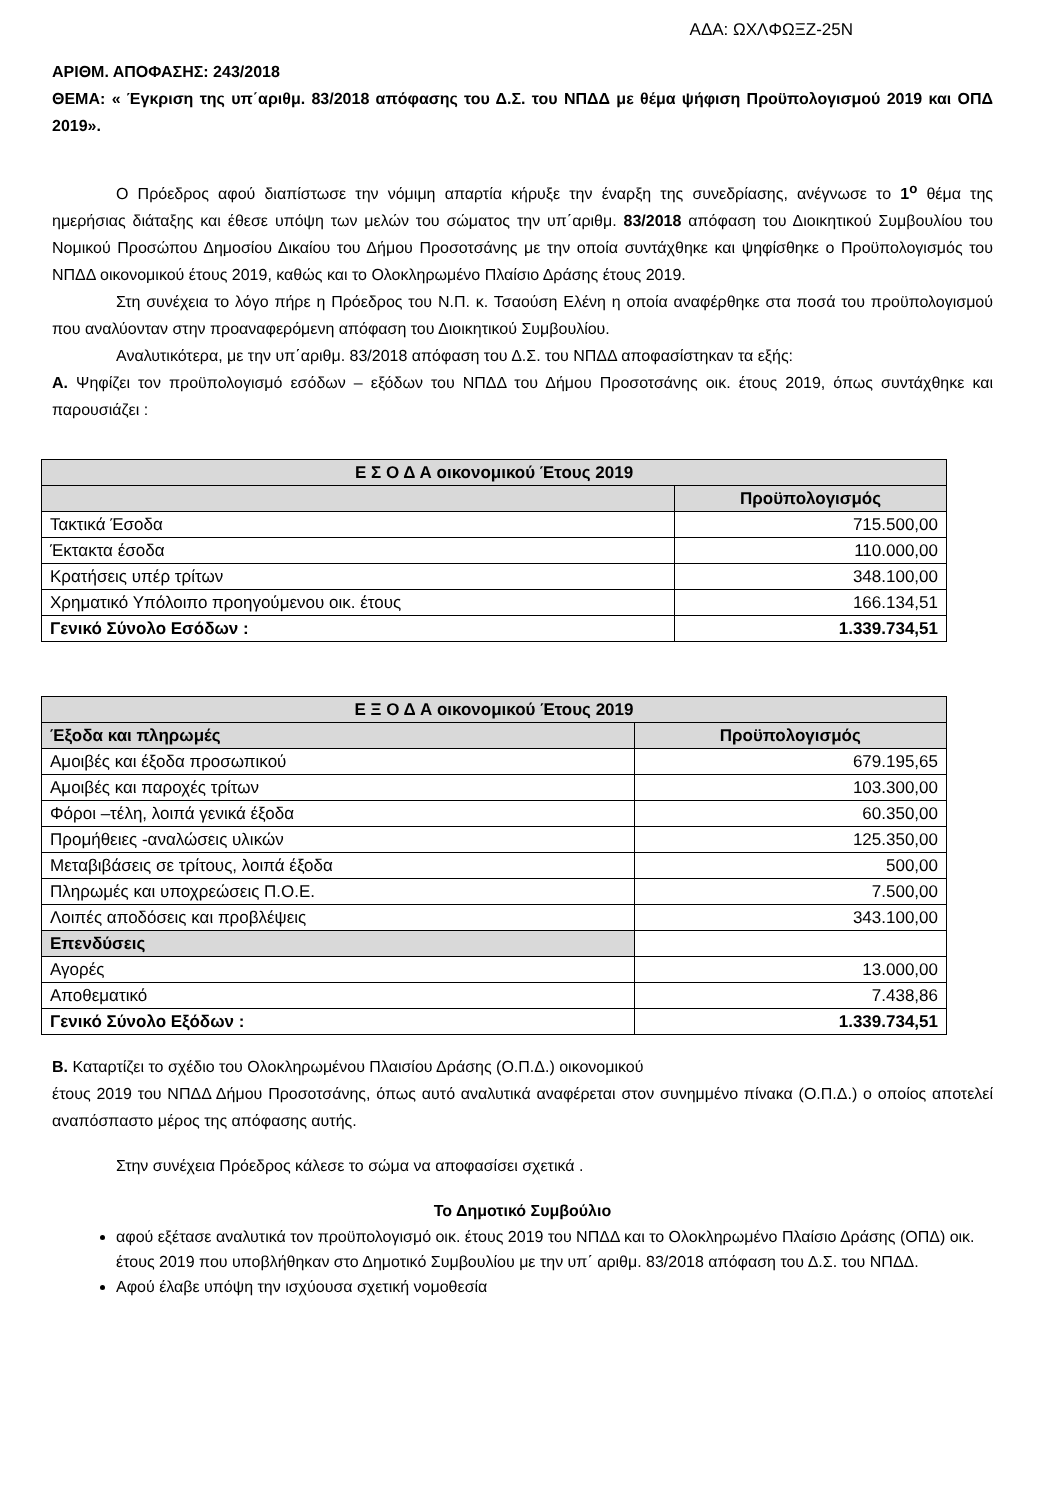ΑΔΑ: ΩΧΛΦΩΞΖ-25Ν
ΑΡΙΘΜ. ΑΠΟΦΑΣΗΣ: 243/2018
ΘΕΜΑ: « Έγκριση της υπ΄αριθμ. 83/2018 απόφασης του Δ.Σ. του ΝΠΔΔ με θέμα ψήφιση Προϋπολογισμού 2019 και ΟΠΔ 2019».
Ο Πρόεδρος αφού διαπίστωσε την νόμιμη απαρτία κήρυξε την έναρξη της συνεδρίασης, ανέγνωσε το 1<sup>ο</sup> θέμα της ημερήσιας διάταξης και έθεσε υπόψη των μελών του σώματος την υπ΄αριθμ. 83/2018 απόφαση του Διοικητικού Συμβουλίου του Νομικού Προσώπου Δημοσίου Δικαίου του Δήμου Προσοτσάνης με την οποία συντάχθηκε και ψηφίσθηκε ο Προϋπολογισμός του ΝΠΔΔ οικονομικού έτους 2019, καθώς και το Ολοκληρωμένο Πλαίσιο Δράσης έτους 2019.
Στη συνέχεια το λόγο πήρε η Πρόεδρος του Ν.Π. κ. Τσαούση Ελένη η οποία αναφέρθηκε στα ποσά του προϋπολογισμού που αναλύονταν στην προαναφερόμενη απόφαση του Διοικητικού Συμβουλίου.
Αναλυτικότερα, με την υπ΄αριθμ. 83/2018 απόφαση του Δ.Σ. του ΝΠΔΔ αποφασίστηκαν τα εξής:
Α. Ψηφίζει τον προϋπολογισμό εσόδων – εξόδων του ΝΠΔΔ του Δήμου Προσοτσάνης οικ. έτους 2019, όπως συντάχθηκε και παρουσιάζει :
| Ε Σ Ο Δ Α οικονομικού Έτους 2019 | |
| --- | --- |
| | Προϋπολογισμός |
| Τακτικά Έσοδα | 715.500,00 |
| Έκτακτα έσοδα | 110.000,00 |
| Κρατήσεις υπέρ τρίτων | 348.100,00 |
| Χρηματικό Υπόλοιπο προηγούμενου οικ. έτους | 166.134,51 |
| Γενικό Σύνολο Εσόδων : | 1.339.734,51 |
| Ε Ξ Ο Δ Α οικονομικού Έτους 2019 | |
| --- | --- |
| Έξοδα και πληρωμές | Προϋπολογισμός |
| Αμοιβές και έξοδα προσωπικού | 679.195,65 |
| Αμοιβές και παροχές τρίτων | 103.300,00 |
| Φόροι –τέλη, λοιπά γενικά έξοδα | 60.350,00 |
| Προμήθειες -αναλώσεις υλικών | 125.350,00 |
| Μεταβιβάσεις σε τρίτους, λοιπά έξοδα | 500,00 |
| Πληρωμές και υποχρεώσεις Π.Ο.Ε. | 7.500,00 |
| Λοιπές αποδόσεις και προβλέψεις | 343.100,00 |
| Επενδύσεις | |
| Αγορές | 13.000,00 |
| Αποθεματικό | 7.438,86 |
| Γενικό Σύνολο Εξόδων : | 1.339.734,51 |
Β. Καταρτίζει το σχέδιο του Ολοκληρωμένου Πλαισίου Δράσης (Ο.Π.Δ.) οικονομικού
έτους 2019 του ΝΠΔΔ Δήμου Προσοτσάνης, όπως αυτό αναλυτικά αναφέρεται στον συνημμένο πίνακα (Ο.Π.Δ.) ο οποίος αποτελεί αναπόσπαστο μέρος της απόφασης αυτής.
Στην συνέχεια Πρόεδρος κάλεσε το σώμα να αποφασίσει σχετικά .
Το Δημοτικό Συμβούλιο
αφού εξέτασε αναλυτικά τον προϋπολογισμό οικ. έτους 2019 του ΝΠΔΔ και το Ολοκληρωμένο Πλαίσιο Δράσης (ΟΠΔ) οικ. έτους 2019 που υποβλήθηκαν στο Δημοτικό Συμβουλίου με την υπ΄ αριθμ. 83/2018 απόφαση του Δ.Σ. του ΝΠΔΔ.
Αφού έλαβε υπόψη την ισχύουσα σχετική νομοθεσία